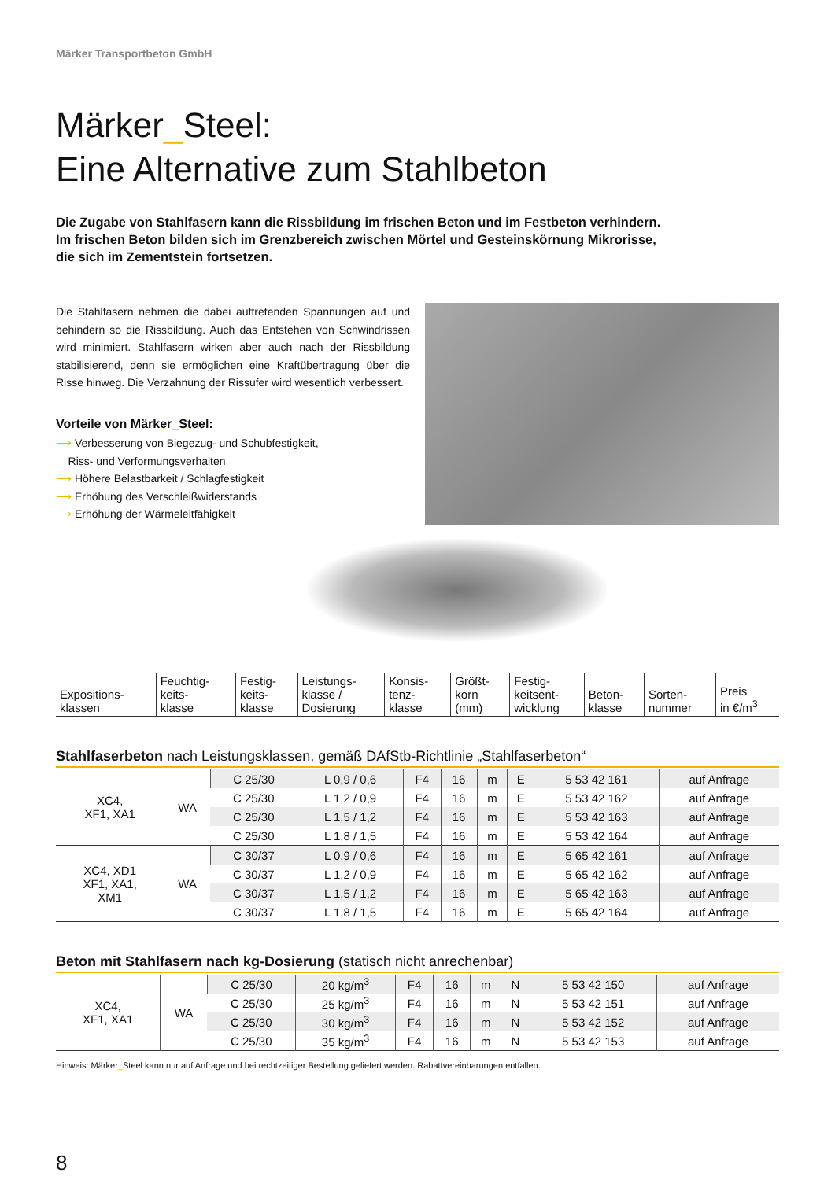Märker Transportbeton GmbH
Märker_Steel:
Eine Alternative zum Stahlbeton
Die Zugabe von Stahlfasern kann die Rissbildung im frischen Beton und im Festbeton verhindern.
Im frischen Beton bilden sich im Grenzbereich zwischen Mörtel und Gesteinskörnung Mikrorisse,
die sich im Zementstein fortsetzen.
Die Stahlfasern nehmen die dabei auftretenden Spannungen auf und behindern so die Rissbildung. Auch das Entstehen von Schwindrissen wird minimiert. Stahlfasern wirken aber auch nach der Rissbildung stabilisierend, denn sie ermöglichen eine Kraftübertragung über die Risse hinweg. Die Verzahnung der Rissufer wird wesentlich verbessert.
Vorteile von Märker_Steel:
⟶ Verbesserung von Biegezug- und Schubfestigkeit,
Riss- und Verformungsverhalten
⟶ Höhere Belastbarkeit / Schlagfestigkeit
⟶ Erhöhung des Verschleißwiderstands
⟶ Erhöhung der Wärmeleitfähigkeit
| Expositions- klassen | Feuchtig- keits- klasse | Festig- keits- klasse | Leistungs- klasse / Dosierung | Konsis- tenz- klasse | Größt- korn (mm) | Festig- keitsent- wicklung | Beton- klasse | Sorten- nummer | Preis in €/m<sup>3</sup> |
| --- | --- | --- | --- | --- | --- | --- | --- | --- | --- |
Stahlfaserbeton nach Leistungsklassen, gemäß DAfStb-Richtlinie „Stahlfaserbeton“
| XC4, XF1, XA1 | WA | C 25/30 | L 0,9 / 0,6 | F4 | 16 | m | E | 5 53 42 161 | auf Anfrage |
| | | C 25/30 | L 1,2 / 0,9 | F4 | 16 | m | E | 5 53 42 162 | auf Anfrage |
| | | C 25/30 | L 1,5 / 1,2 | F4 | 16 | m | E | 5 53 42 163 | auf Anfrage |
| | | C 25/30 | L 1,8 / 1,5 | F4 | 16 | m | E | 5 53 42 164 | auf Anfrage |
| XC4, XD1 XF1, XA1, XM1 | WA | C 30/37 | L 0,9 / 0,6 | F4 | 16 | m | E | 5 65 42 161 | auf Anfrage |
| | | C 30/37 | L 1,2 / 0,9 | F4 | 16 | m | E | 5 65 42 162 | auf Anfrage |
| | | C 30/37 | L 1,5 / 1,2 | F4 | 16 | m | E | 5 65 42 163 | auf Anfrage |
| | | C 30/37 | L 1,8 / 1,5 | F4 | 16 | m | E | 5 65 42 164 | auf Anfrage |
Beton mit Stahlfasern nach kg-Dosierung (statisch nicht anrechenbar)
| XC4, XF1, XA1 | WA | C 25/30 | 20 kg/m<sup>3</sup> | F4 | 16 | m | N | 5 53 42 150 | auf Anfrage |
| | | C 25/30 | 25 kg/m<sup>3</sup> | F4 | 16 | m | N | 5 53 42 151 | auf Anfrage |
| | | C 25/30 | 30 kg/m<sup>3</sup> | F4 | 16 | m | N | 5 53 42 152 | auf Anfrage |
| | | C 25/30 | 35 kg/m<sup>3</sup> | F4 | 16 | m | N | 5 53 42 153 | auf Anfrage |
Hinweis: Märker_Steel kann nur auf Anfrage und bei rechtzeitiger Bestellung geliefert werden. Rabattvereinbarungen entfallen.
8